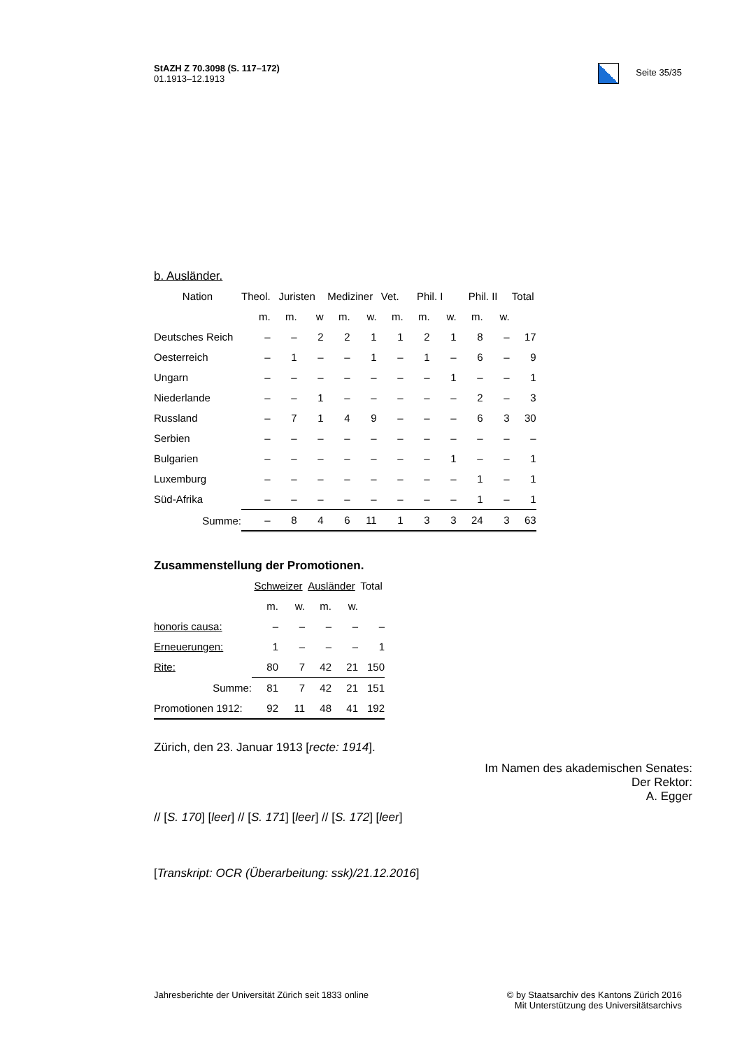StAZH Z 70.3098 (S. 117–172)
01.1913–12.1913
Seite 35/35
b. Ausländer.
| Nation | Theol. | Juristen | | Mediziner | | Vet. | Phil. I | | Phil. II | | Total |
| --- | --- | --- | --- | --- | --- | --- | --- | --- | --- | --- | --- |
| | m. | m. | w | m. | w. | m. | m. | w. | m. | w. | |
| Deutsches Reich | – | – | 2 | 2 | 1 | 1 | 2 | 1 | 8 | – | 17 |
| Oesterreich | – | 1 | – | – | 1 | – | 1 | – | 6 | – | 9 |
| Ungarn | – | – | – | – | – | – | – | 1 | – | – | 1 |
| Niederlande | – | – | 1 | – | – | – | – | – | 2 | – | 3 |
| Russland | – | 7 | 1 | 4 | 9 | – | – | – | 6 | 3 | 30 |
| Serbien | – | – | – | – | – | – | – | – | – | – | – |
| Bulgarien | – | – | – | – | – | – | – | 1 | – | – | 1 |
| Luxemburg | – | – | – | – | – | – | – | – | 1 | – | 1 |
| Süd-Afrika | – | – | – | – | – | – | – | – | 1 | – | 1 |
| Summe: | – | 8 | 4 | 6 | 11 | 1 | 3 | 3 | 24 | 3 | 63 |
Zusammenstellung der Promotionen.
| | Schweizer | | Ausländer | | Total |
| --- | --- | --- | --- | --- | --- |
| | m. | w. | m. | w. | |
| honoris causa: | – | – | – | – | – |
| Erneuerungen: | 1 | – | – | – | 1 |
| Rite: | 80 | 7 | 42 | 21 | 150 |
| Summe: | 81 | 7 | 42 | 21 | 151 |
| Promotionen 1912: | 92 | 11 | 48 | 41 | 192 |
Zürich, den 23. Januar 1913 [recte: 1914].
Im Namen des akademischen Senates:
Der Rektor:
A. Egger
// [S. 170] [leer] // [S. 171] [leer] // [S. 172] [leer]
[Transkript: OCR (Überarbeitung: ssk)/21.12.2016]
Jahresberichte der Universität Zürich seit 1833 online
© by Staatsarchiv des Kantons Zürich 2016
Mit Unterstützung des Universitätsarchivs